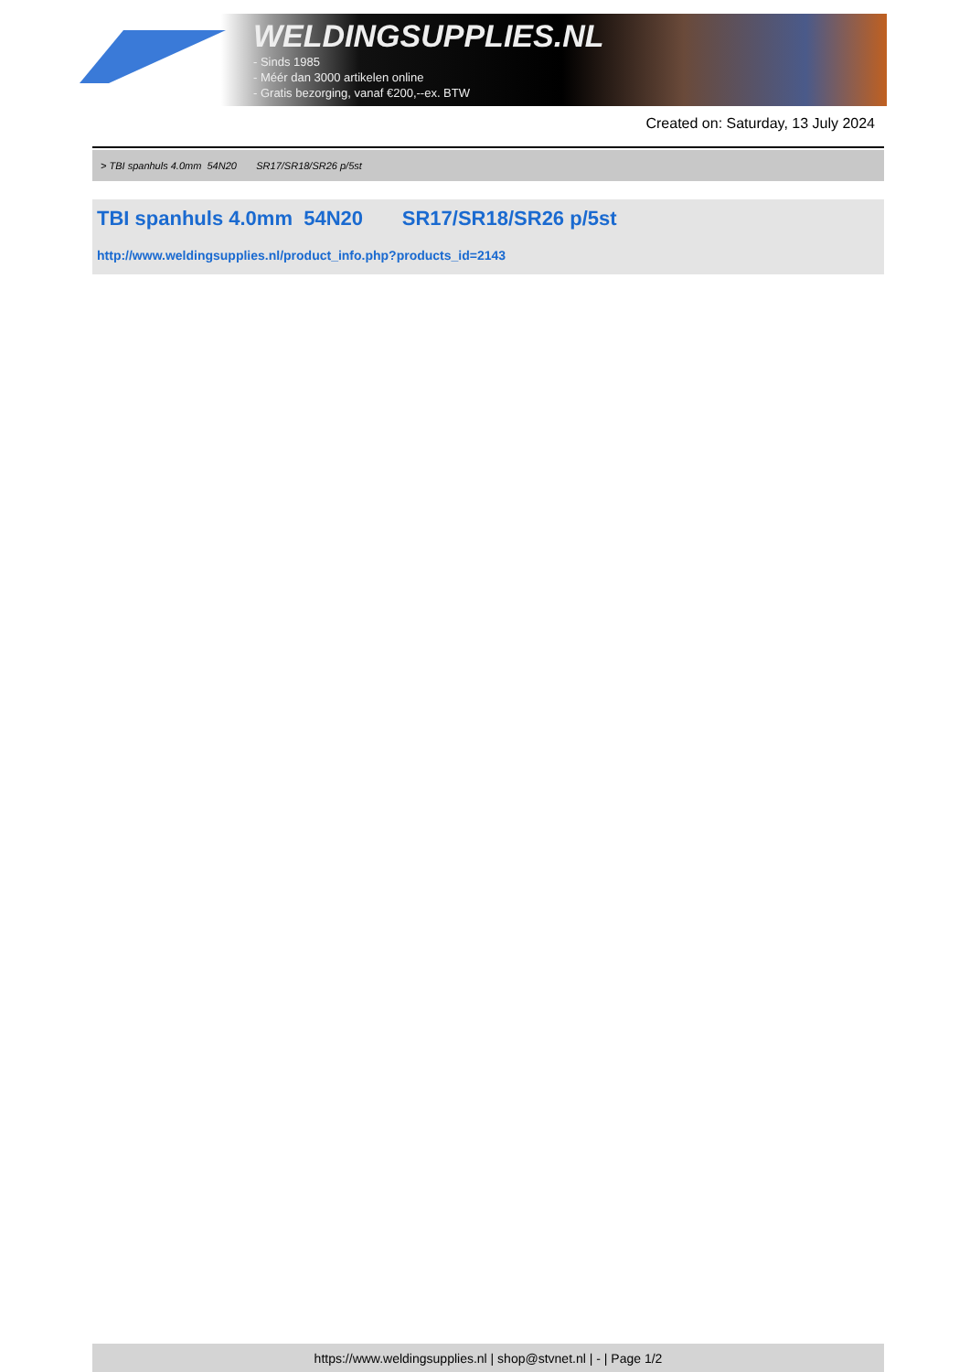WELDINGSUPPLIES.NL
- Sinds 1985
- Méér dan 3000 artikelen online
- Gratis bezorging, vanaf €200,--ex. BTW
Created on: Saturday, 13 July 2024
> TBI spanhuls 4.0mm 54N20 SR17/SR18/SR26 p/5st
TBI spanhuls 4.0mm 54N20 SR17/SR18/SR26 p/5st
http://www.weldingsupplies.nl/product_info.php?products_id=2143
https://www.weldingsupplies.nl | shop@stvnet.nl | - | Page 1/2